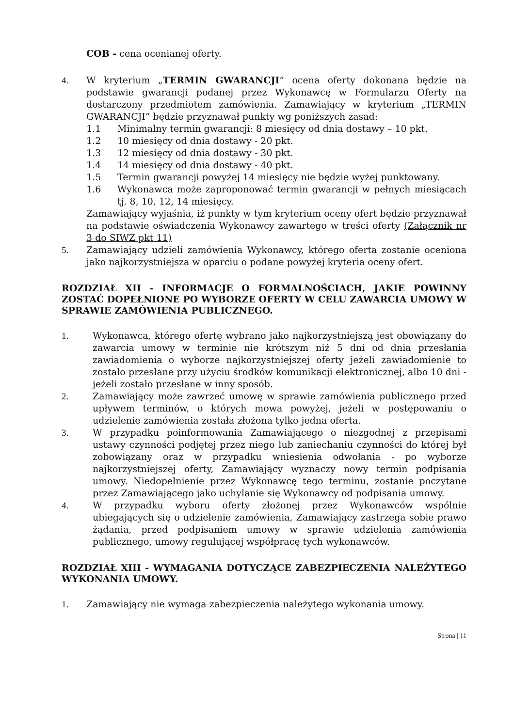COB - cena ocenianej oferty.
4. W kryterium „TERMIN GWARANCJI” ocena oferty dokonana będzie na podstawie gwarancji podanej przez Wykonawcę w Formularzu Oferty na dostarczony przedmiotem zamówienia. Zamawiający w kryterium „TERMIN GWARANCJI” będzie przyznawał punkty wg poniższych zasad:
1.1 Minimalny termin gwarancji: 8 miesięcy od dnia dostawy – 10 pkt.
1.2 10 miesięcy od dnia dostawy - 20 pkt.
1.3 12 miesięcy od dnia dostawy - 30 pkt.
1.4 14 miesięcy od dnia dostawy - 40 pkt.
1.5 Termin gwarancji powyżej 14 miesięcy nie będzie wyżej punktowany.
1.6 Wykonawca może zaproponować termin gwarancji w pełnych miesiącach tj. 8, 10, 12, 14 miesięcy.
Zamawiający wyjaśnia, iż punkty w tym kryterium oceny ofert będzie przyznawał na podstawie oświadczenia Wykonawcy zawartego w treści oferty (Załącznik nr 3 do SIWZ pkt 11)
5. Zamawiający udzieli zamówienia Wykonawcy, którego oferta zostanie oceniona jako najkorzystniejsza w oparciu o podane powyżej kryteria oceny ofert.
ROZDZIAŁ XII - INFORMACJE O FORMALNOŚCIACH, JAKIE POWINNY ZOSTAĆ DOPEŁNIONE PO WYBORZE OFERTY W CELU ZAWARCIA UMOWY W SPRAWIE ZAMÓWIENIA PUBLICZNEGO.
1. Wykonawca, którego ofertę wybrano jako najkorzystniejszą jest obowiązany do zawarcia umowy w terminie nie krótszym niż 5 dni od dnia przesłania zawiadomienia o wyborze najkorzystniejszej oferty jeżeli zawiadomienie to zostało przesłane przy użyciu środków komunikacji elektronicznej, albo 10 dni - jeżeli zostało przesłane w inny sposób.
2. Zamawiający może zawrzeć umowę w sprawie zamówienia publicznego przed upływem terminów, o których mowa powyżej, jeżeli w postępowaniu o udzielenie zamówienia została złożona tylko jedna oferta.
3. W przypadku poinformowania Zamawiającego o niezgodnej z przepisami ustawy czynności podjętej przez niego lub zaniechaniu czynności do której był zobowiązany oraz w przypadku wniesienia odwołania - po wyborze najkorzystniejszej oferty, Zamawiający wyznaczy nowy termin podpisania umowy. Niedopełnienie przez Wykonawcę tego terminu, zostanie poczytane przez Zamawiającego jako uchylanie się Wykonawcy od podpisania umowy.
4. W przypadku wyboru oferty złożonej przez Wykonawców wspólnie ubiegających się o udzielenie zamówienia, Zamawiający zastrzega sobie prawo żądania, przed podpisaniem umowy w sprawie udzielenia zamówienia publicznego, umowy regulującej współpracę tych wykonawców.
ROZDZIAŁ XIII - WYMAGANIA DOTYCZĄCE ZABEZPIECZENIA NALEŻYTEGO WYKONANIA UMOWY.
1. Zamawiający nie wymaga zabezpieczenia należytego wykonania umowy.
Strona | 11